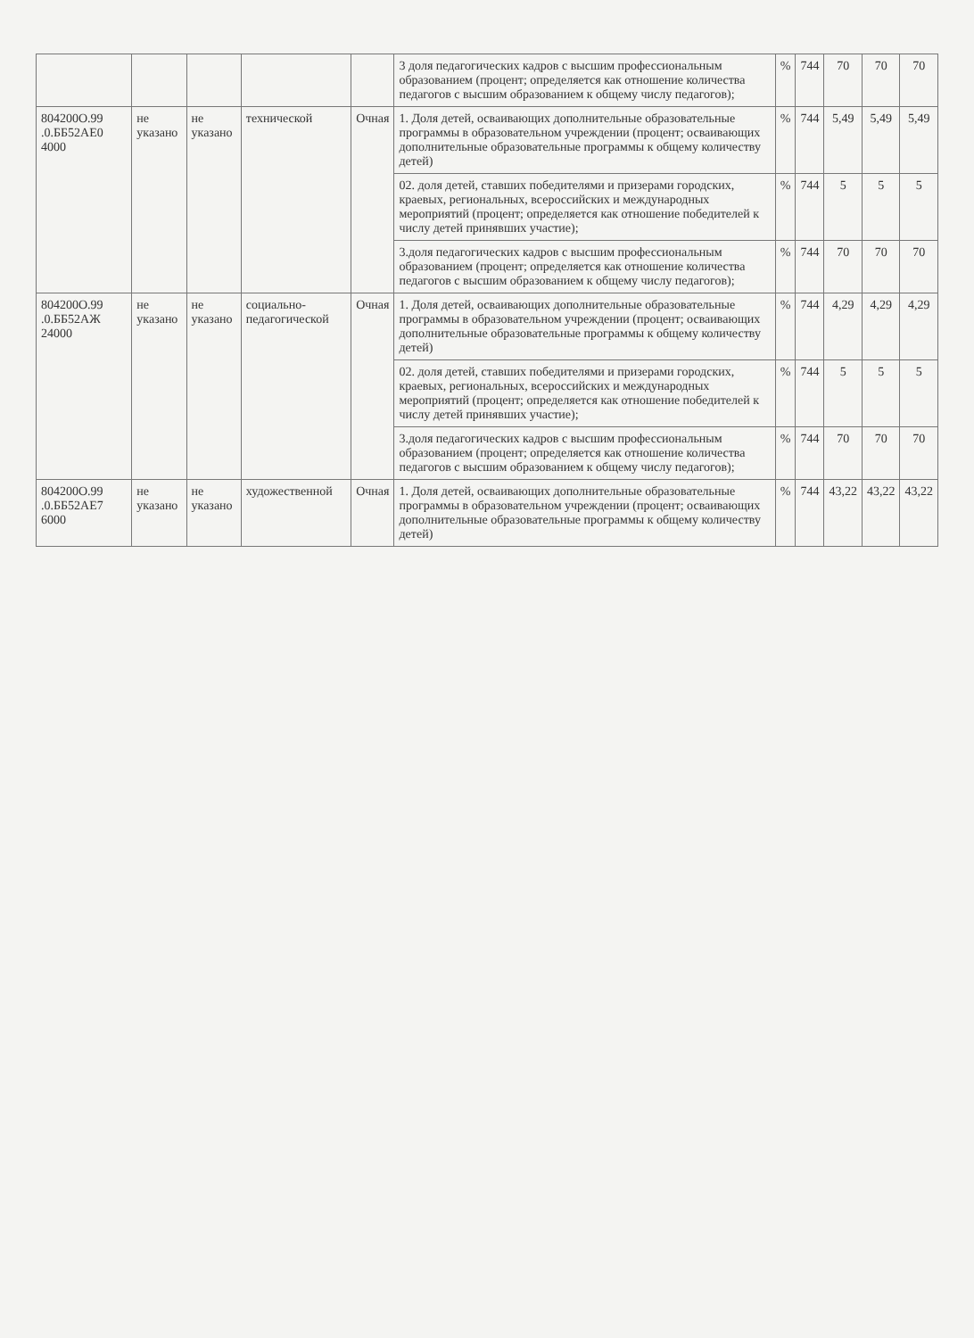| | | | | | 3 доля педагогических кадров с высшим профессиональным образованием (процент; определяется как отношение количества педагогов с высшим образованием к общему числу педагогов); | % | 744 | 70 | 70 | 70 |
| 804200О.99 .0.ББ52АЕ0 4000 | не указано | не указано | технической | Очная | 1. Доля детей, осваивающих дополнительные образовательные программы в образовательном учреждении (процент; осваивающих дополнительные образовательные программы к общему количеству детей) | % | 744 | 5,49 | 5,49 | 5,49 |
| | | | | | 02. доля детей, ставших победителями и призерами городских, краевых, региональных, всероссийских и международных мероприятий (процент; определяется как отношение победителей к числу детей принявших участие); | % | 744 | 5 | 5 | 5 |
| | | | | | 3.доля педагогических кадров с высшим профессиональным образованием (процент; определяется как отношение количества педагогов с высшим образованием к общему числу педагогов); | % | 744 | 70 | 70 | 70 |
| 804200О.99 .0.ББ52АЖ 24000 | не указано | не указано | социально-педагогической | Очная | 1. Доля детей, осваивающих дополнительные образовательные программы в образовательном учреждении (процент; осваивающих дополнительные образовательные программы к общему количеству детей) | % | 744 | 4,29 | 4,29 | 4,29 |
| | | | | | 02. доля детей, ставших победителями и призерами городских, краевых, региональных, всероссийских и международных мероприятий (процент; определяется как отношение победителей к числу детей принявших участие); | % | 744 | 5 | 5 | 5 |
| | | | | | 3.доля педагогических кадров с высшим профессиональным образованием (процент; определяется как отношение количества педагогов с высшим образованием к общему числу педагогов); | % | 744 | 70 | 70 | 70 |
| 804200О.99 .0.ББ52АЕ7 6000 | не указано | не указано | художественной | Очная | 1. Доля детей, осваивающих дополнительные образовательные программы в образовательном учреждении (процент; осваивающих дополнительные образовательные программы к общему количеству детей) | % | 744 | 43,22 | 43,22 | 43,22 |